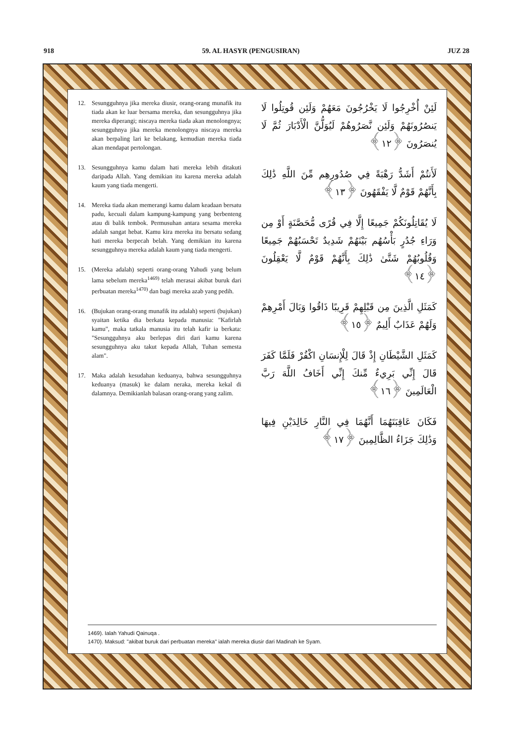918 59. AL HASYR (PENGUSIRAN) JUZ 28
12. Sesungguhnya jika mereka diusir, orang-orang munafik itu tiada akan ke luar bersama mereka, dan sesungguhnya jika mereka diperangi; niscaya mereka tiada akan menolongnya; sesungguhnya jika mereka menolongnya niscaya mereka akan berpaling lari ke belakang, kemudian mereka tiada akan mendapat pertolongan.
13. Sesungguhnya kamu dalam hati mereka lebih ditakuti daripada Allah. Yang demikian itu karena mereka adalah kaum yang tiada mengerti.
14. Mereka tiada akan memerangi kamu dalam keadaan bersatu padu, kecuali dalam kampung-kampung yang berbenteng atau di balik tembok. Permusuhan antara sesama mereka adalah sangat hebat. Kamu kira mereka itu bersatu sedang hati mereka berpecah belah. Yang demikian itu karena sesungguhnya mereka adalah kaum yang tiada mengerti.
15. (Mereka adalah) seperti orang-orang Yahudi yang belum lama sebelum mereka<sup>1469)</sup> telah merasai akibat buruk dari perbuatan mereka<sup>1470)</sup> dan bagi mereka azab yang pedih.
16. (Bujukan orang-orang munafik itu adalah) seperti (bujukan) syaitan ketika dia berkata kepada manusia: "Kafirlah kamu", maka tatkala manusia itu telah kafir ia berkata: "Sesungguhnya aku berlepas diri dari kamu karena sesungguhnya aku takut kepada Allah, Tuhan semesta alam".
17. Maka adalah kesudahan keduanya, bahwa sesungguhnya keduanya (masuk) ke dalam neraka, mereka kekal di dalamnya. Demikianlah balasan orang-orang yang zalim.
لَئِنْ أُخْرِجُوا لَا يَخْرُجُونَ مَعَهُمْ وَلَئِن قُوتِلُوا لَا يَنصُرُونَهُمْ وَلَئِن نَّصَرُوهُمْ لَيُوَلُّنَّ الْأَدْبَارَ ثُمَّ لَا يُنصَرُونَ ﴿١٢﴾
لَأَنتُمْ أَشَدُّ رَهْبَةً فِي صُدُورِهِم مِّنَ اللَّهِ ذَٰلِكَ بِأَنَّهُمْ قَوْمٌ لَّا يَفْقَهُونَ ﴿١٣﴾
لَا يُقَاتِلُونَكُمْ جَمِيعًا إِلَّا فِي قُرًى مُّحَصَّنَةٍ أَوْ مِن وَرَاءِ جُدُرٍ بَأْسُهُم بَيْنَهُمْ شَدِيدٌ تَحْسَبُهُمْ جَمِيعًا وَقُلُوبُهُمْ شَتَّىٰ ذَٰلِكَ بِأَنَّهُمْ قَوْمٌ لَّا يَعْقِلُونَ ﴿١٤﴾
كَمَثَلِ الَّذِينَ مِن قَبْلِهِمْ قَرِيبًا ذَاقُوا وَبَالَ أَمْرِهِمْ وَلَهُمْ عَذَابٌ أَلِيمٌ ﴿١٥﴾
كَمَثَلِ الشَّيْطَانِ إِذْ قَالَ لِلْإِنسَانِ اكْفُرْ فَلَمَّا كَفَرَ قَالَ إِنِّي بَرِيءٌ مِّنكَ إِنِّي أَخَافُ اللَّهَ رَبَّ الْعَالَمِينَ ﴿١٦﴾
فَكَانَ عَاقِبَتَهُمَا أَنَّهُمَا فِي النَّارِ خَالِدَيْنِ فِيهَا وَذَٰلِكَ جَزَاءُ الظَّالِمِينَ ﴿١٧﴾
1469). Ialah Yahudi Qainuqa .
1470). Maksud: "akibat buruk dari perbuatan mereka" ialah mereka diusir dari Madinah ke Syam.